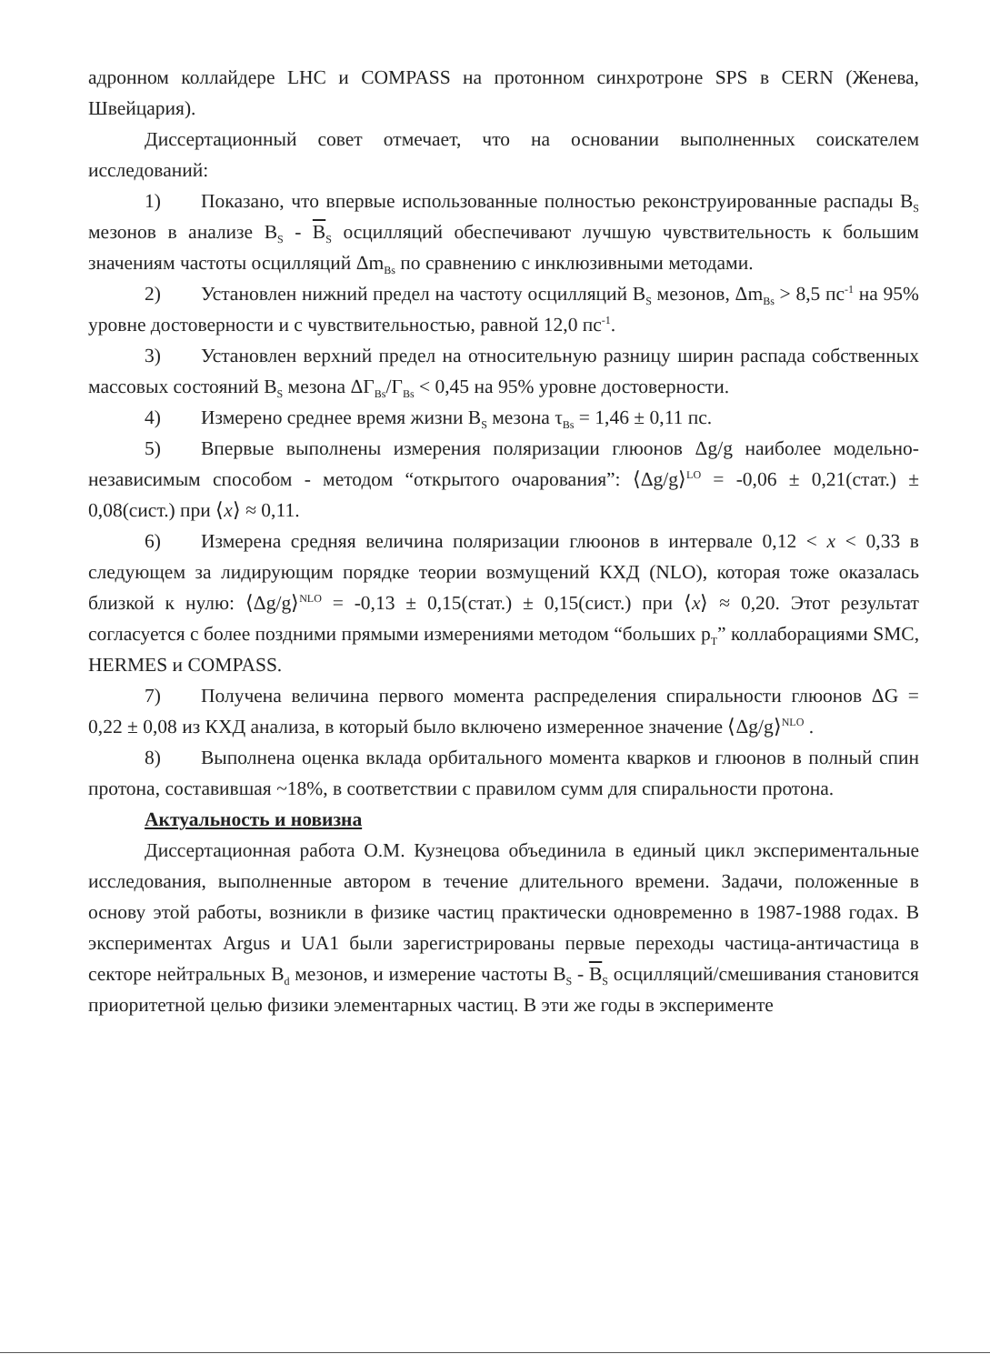адронном коллайдере LHC и COMPASS на протонном синхротроне SPS в CERN (Женева, Швейцария).
Диссертационный совет отмечает, что на основании выполненных соискателем исследований:
1) Показано, что впервые использованные полностью реконструированные распады B<sub>S</sub> мезонов в анализе B<sub>S</sub> - B<sub>S</sub> осцилляций обеспечивают лучшую чувствительность к большим значениям частоты осцилляций Δm<sub>Bs</sub> по сравнению с инклюзивными методами.
2) Установлен нижний предел на частоту осцилляций B<sub>S</sub> мезонов, Δm<sub>Bs</sub> > 8,5 пс<sup>-1</sup> на 95% уровне достоверности и с чувствительностью, равной 12,0 пс<sup>-1</sup>.
3) Установлен верхний предел на относительную разницу ширин распада собственных массовых состояний B<sub>S</sub> мезона ΔΓ<sub>Bs</sub>/Γ<sub>Bs</sub> < 0,45 на 95% уровне достоверности.
4) Измерено среднее время жизни B<sub>S</sub> мезона τ<sub>Bs</sub> = 1,46 ± 0,11 пс.
5) Впервые выполнены измерения поляризации глюонов Δg/g наиболее модельно-независимым способом - методом “открытого очарования”: ⟨Δg/g⟩<sup>LO</sup> = -0,06 ± 0,21(стат.) ± 0,08(сист.) при ⟨x⟩ ≈ 0,11.
6) Измерена средняя величина поляризации глюонов в интервале 0,12 < x < 0,33 в следующем за лидирующим порядке теории возмущений КХД (NLO), которая тоже оказалась близкой к нулю: ⟨Δg/g⟩<sup>NLO</sup> = -0,13 ± 0,15(стат.) ± 0,15(сист.) при ⟨x⟩ ≈ 0,20. Этот результат согласуется с более поздними прямыми измерениями методом “больших p<sub>T</sub>” коллаборациями SMC, HERMES и COMPASS.
7) Получена величина первого момента распределения спиральности глюонов ΔG = 0,22 ± 0,08 из КХД анализа, в который было включено измеренное значение ⟨Δg/g⟩<sup>NLO</sup> .
8) Выполнена оценка вклада орбитального момента кварков и глюонов в полный спин протона, составившая ~18%, в соответствии с правилом сумм для спиральности протона.
Актуальность и новизна
Диссертационная работа О.М. Кузнецова объединила в единый цикл экспериментальные исследования, выполненные автором в течение длительного времени. Задачи, положенные в основу этой работы, возникли в физике частиц практически одновременно в 1987-1988 годах. В экспериментах Argus и UA1 были зарегистрированы первые переходы частица-античастица в секторе нейтральных B<sub>d</sub> мезонов, и измерение частоты B<sub>S</sub> - B<sub>S</sub> осцилляций/смешивания становится приоритетной целью физики элементарных частиц. В эти же годы в эксперименте